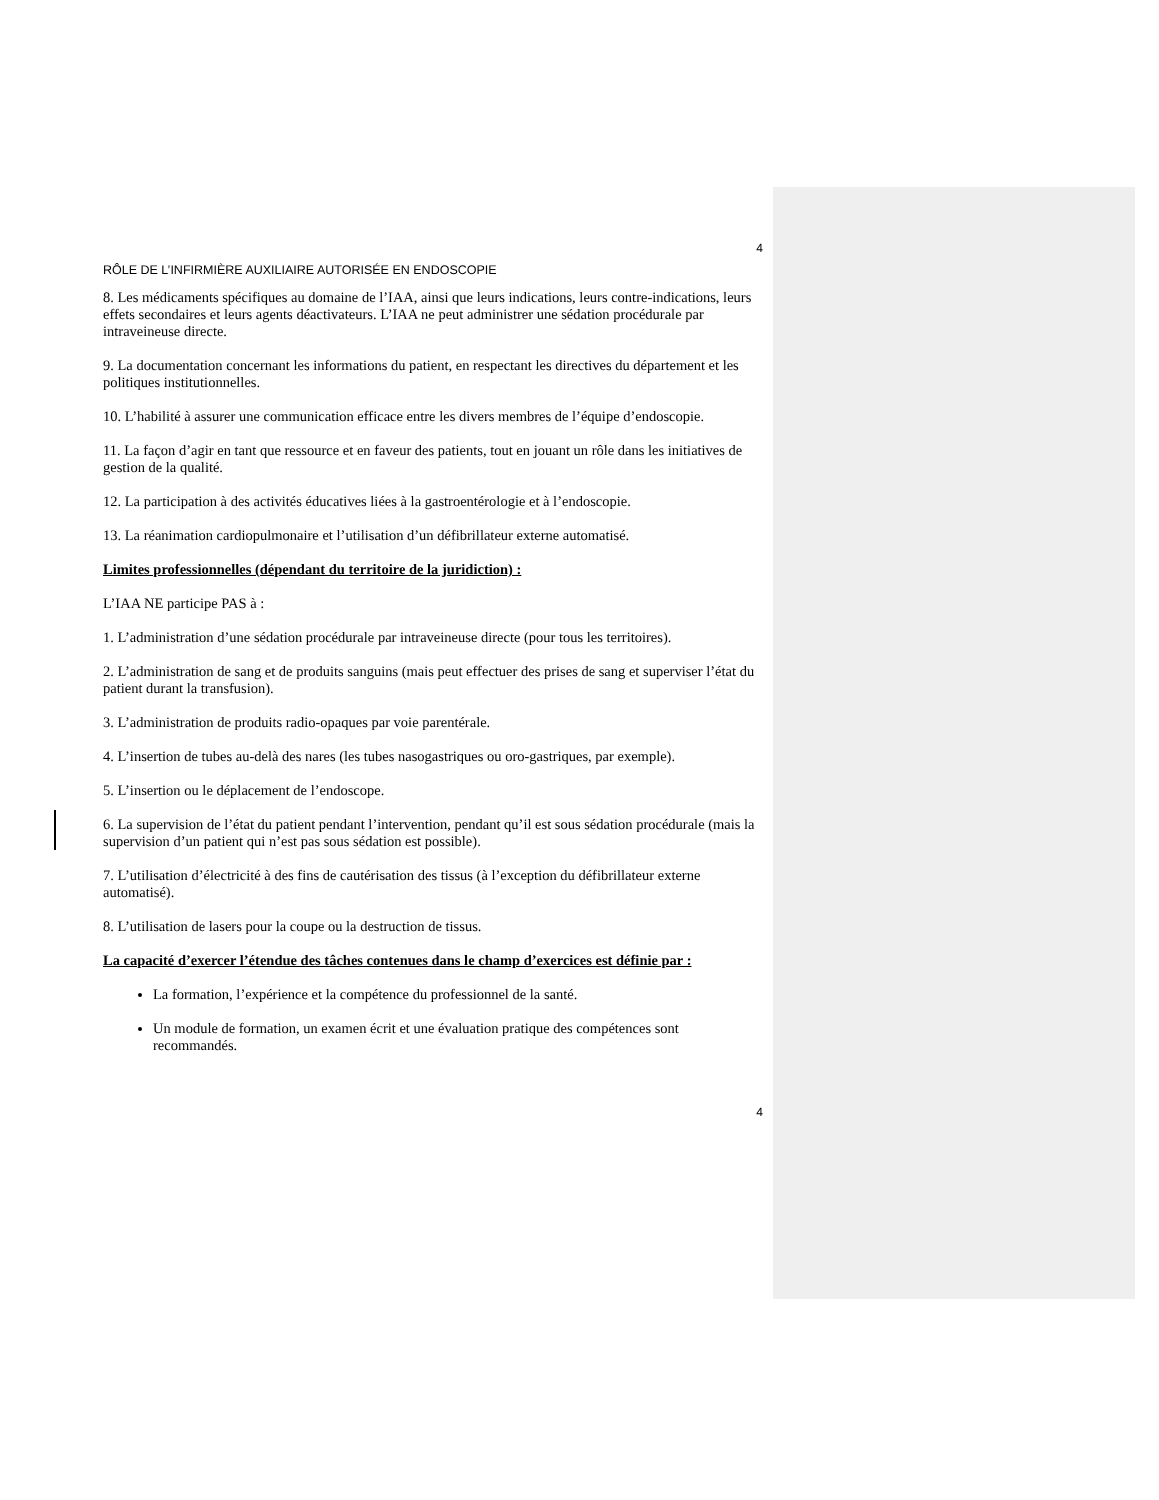4
RÔLE DE L’INFIRMIÈRE AUXILIAIRE AUTORISÉE EN ENDOSCOPIE
8. Les médicaments spécifiques au domaine de l’IAA, ainsi que leurs indications, leurs contre-indications, leurs effets secondaires et leurs agents déactivateurs. L’IAA ne peut administrer une sédation procédurale par intraveineuse directe.
9. La documentation concernant les informations du patient, en respectant les directives du département et les politiques institutionnelles.
10. L’habilité à assurer une communication efficace entre les divers membres de l’équipe d’endoscopie.
11. La façon d’agir en tant que ressource et en faveur des patients, tout en jouant un rôle dans les initiatives de gestion de la qualité.
12. La participation à des activités éducatives liées à la gastroentérologie et à l’endoscopie.
13. La réanimation cardiopulmonaire et l’utilisation d’un défibrillateur externe automatisé.
Limites professionnelles (dépendant du territoire de la juridiction) :
L’IAA NE participe PAS à :
1. L’administration d’une sédation procédurale par intraveineuse directe (pour tous les territoires).
2. L’administration de sang et de produits sanguins (mais peut effectuer des prises de sang et superviser l’état du patient durant la transfusion).
3. L’administration de produits radio-opaques par voie parentérale.
4. L’insertion de tubes au-delà des nares (les tubes nasogastriques ou oro-gastriques, par exemple).
5. L’insertion ou le déplacement de l’endoscope.
6. La supervision de l’état du patient pendant l’intervention, pendant qu’il est sous sédation procédurale (mais la supervision d’un patient qui n’est pas sous sédation est possible).
7. L’utilisation d’électricité à des fins de cautérisation des tissus (à l’exception du défibrillateur externe automatisé).
8. L’utilisation de lasers pour la coupe ou la destruction de tissus.
La capacité d’exercer l’étendue des tâches contenues dans le champ d’exercices est définie par :
La formation, l’expérience et la compétence du professionnel de la santé.
Un module de formation, un examen écrit et une évaluation pratique des compétences sont recommandés.
4